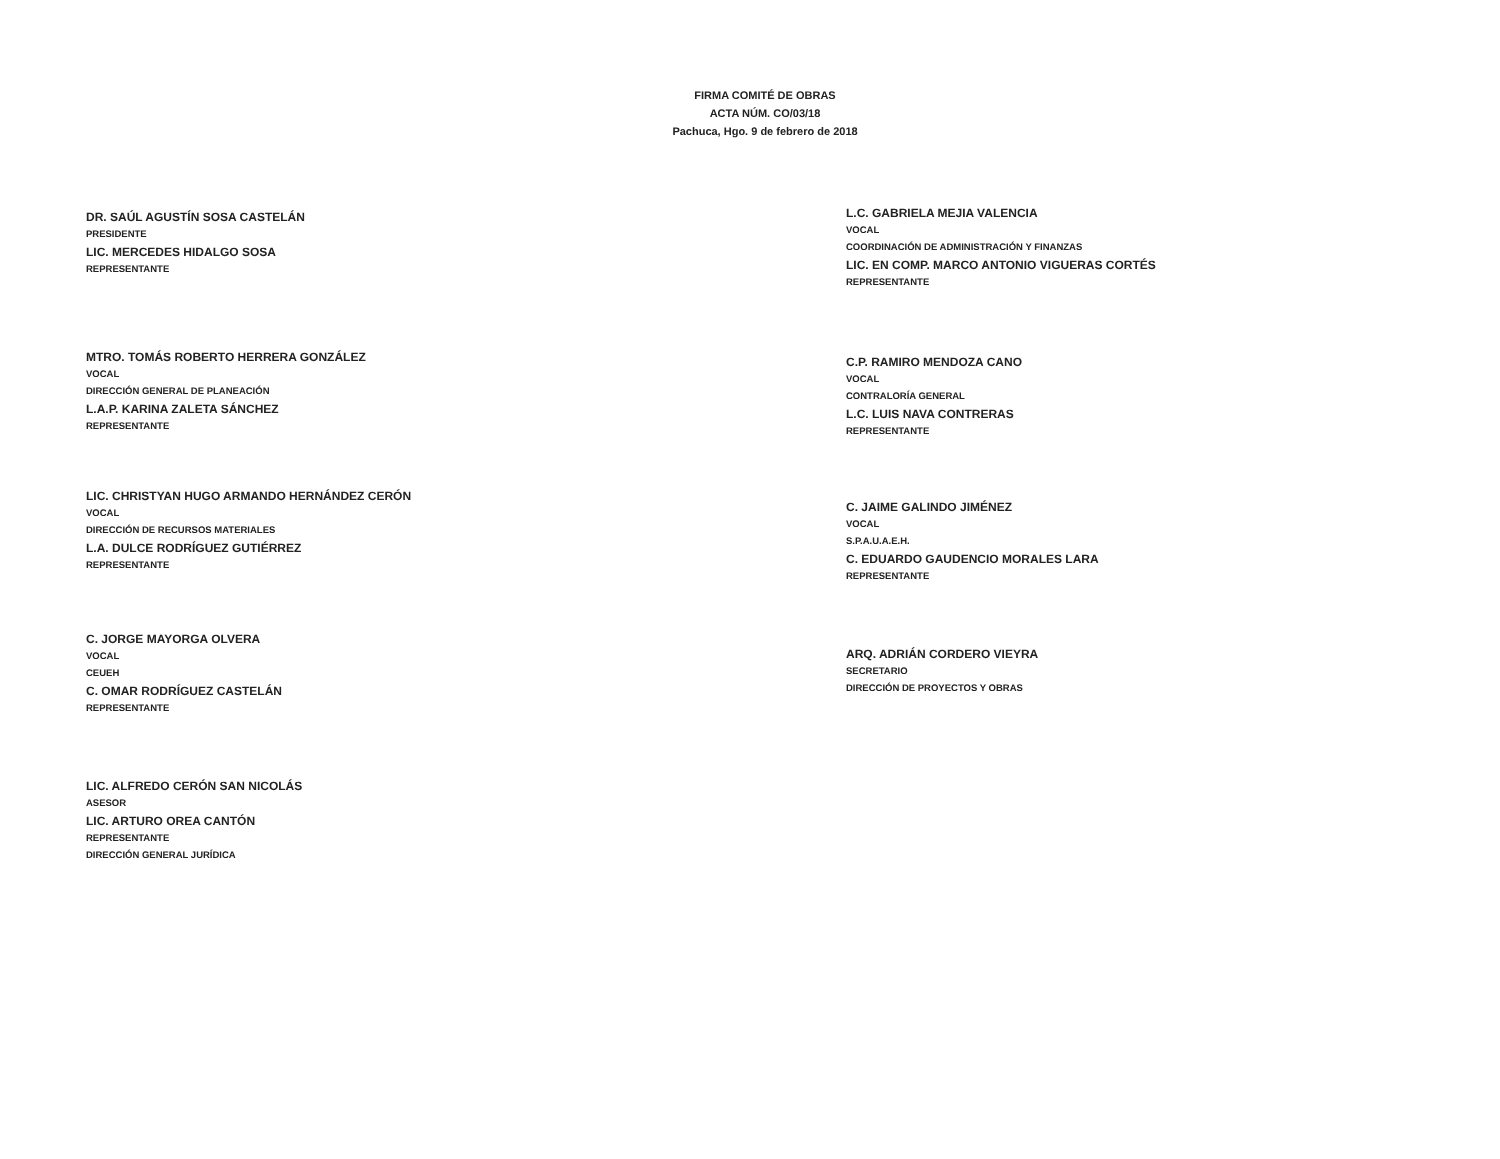FIRMA COMITÉ DE OBRAS
ACTA NÚM. CO/03/18
Pachuca, Hgo. 9 de febrero de 2018
DR. SAÚL AGUSTÍN SOSA CASTELÁN
PRESIDENTE
LIC. MERCEDES HIDALGO SOSA
REPRESENTANTE
MTRO. TOMÁS ROBERTO HERRERA GONZÁLEZ
VOCAL
DIRECCIÓN GENERAL DE PLANEACIÓN
L.A.P. KARINA ZALETA SÁNCHEZ
REPRESENTANTE
LIC. CHRISTYAN HUGO ARMANDO HERNÁNDEZ CERÓN
VOCAL
DIRECCIÓN DE RECURSOS MATERIALES
L.A. DULCE RODRÍGUEZ GUTIÉRREZ
REPRESENTANTE
C. JORGE MAYORGA OLVERA
VOCAL
CEUEH
C. OMAR RODRÍGUEZ CASTELÁN
REPRESENTANTE
LIC. ALFREDO CERÓN SAN NICOLÁS
ASESOR
LIC. ARTURO OREA CANTÓN
REPRESENTANTE
DIRECCIÓN GENERAL JURÍDICA
L.C. GABRIELA MEJIA VALENCIA
VOCAL
COORDINACIÓN DE ADMINISTRACIÓN Y FINANZAS
LIC. EN COMP. MARCO ANTONIO VIGUERAS CORTÉS
REPRESENTANTE
C.P. RAMIRO MENDOZA CANO
VOCAL
CONTRALORÍA GENERAL
L.C. LUIS NAVA CONTRERAS
REPRESENTANTE
C. JAIME GALINDO JIMÉNEZ
VOCAL
S.P.A.U.A.E.H.
C. EDUARDO GAUDENCIO MORALES LARA
REPRESENTANTE
ARQ. ADRIÁN CORDERO VIEYRA
SECRETARIO
DIRECCIÓN DE PROYECTOS Y OBRAS